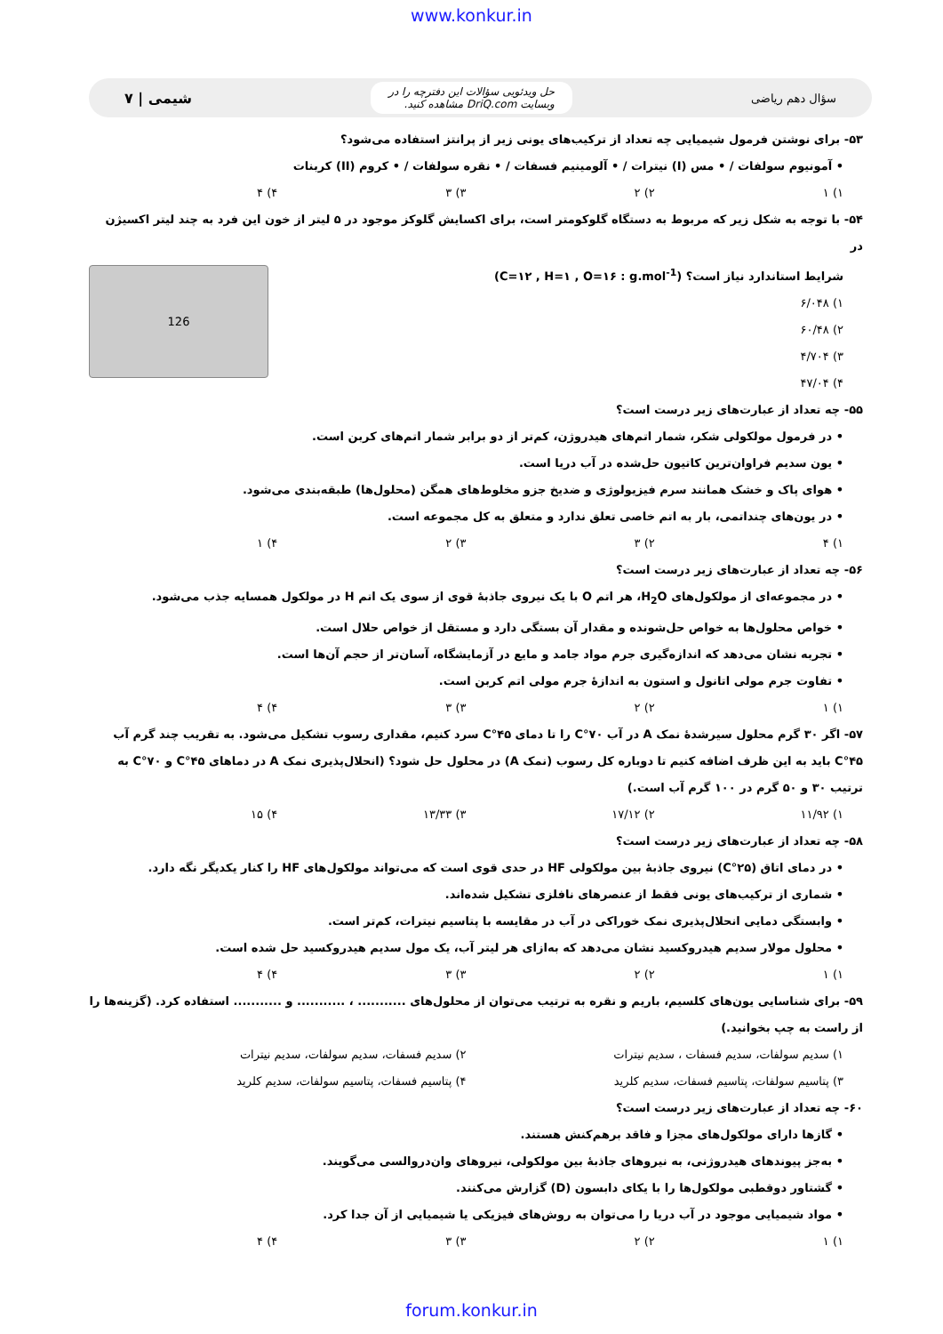www.konkur.in
سؤال دهم ریاضی حل ویدئویی سؤالات این دفترچه را در
وبسایت DriQ.com مشاهده کنید. شیمی | ۷
۵۳- برای نوشتن فرمول شیمیایی چه تعداد از ترکیب‌های یونی زیر از پرانتز استفاده می‌شود؟
• آمونیوم سولفات / • مس (I) نیترات / • آلومینیم فسفات / • نقره سولفات / • کروم (II) کربنات
۱) ۱ ۲) ۲ ۳) ۳ ۴) ۴
۵۴- با توجه به شکل زیر که مربوط به دستگاه گلوکومتر است، برای اکسایش گلوکز موجود در ۵ لیتر از خون این فرد به چند لیتر اکسیژن در
126
شرایط استاندارد نیاز است؟ (C=۱۲ , H=۱ , O=۱۶ : g.mol<sup>-1</sup>)
۱) ۶/۰۴۸
۲) ۶۰/۴۸
۳) ۴/۷۰۴
۴) ۴۷/۰۴
۵۵- چه تعداد از عبارت‌های زیر درست است؟
• در فرمول مولکولی شکر، شمار اتم‌های هیدروژن، کم‌تر از دو برابر شمار اتم‌های کربن است.
• یون سدیم فراوان‌ترین کاتیون حل‌شده در آب دریا است.
• هوای پاک و خشک همانند سرم فیزیولوژی و ضدیخ جزو مخلوط‌های همگن (محلول‌ها) طبقه‌بندی می‌شود.
• در یون‌های چنداتمی، بار به اتم خاصی تعلق ندارد و متعلق به کل مجموعه است.
۱) ۴ ۲) ۳ ۳) ۲ ۴) ۱
۵۶- چه تعداد از عبارت‌های زیر درست است؟
• در مجموعه‌ای از مولکول‌های H<sub>2</sub>O، هر اتم O با یک نیروی جاذبهٔ قوی از سوی یک اتم H در مولکول همسایه جذب می‌شود.
• خواص محلول‌ها به خواص حل‌شونده و مقدار آن بستگی دارد و مستقل از خواص حلال است.
• تجربه نشان می‌دهد که اندازه‌گیری جرم مواد جامد و مایع در آزمایشگاه، آسان‌تر از حجم آن‌ها است.
• تفاوت جرم مولی اتانول و استون به اندازهٔ جرم مولی اتم کربن است.
۱) ۱ ۲) ۲ ۳) ۳ ۴) ۴
۵۷- اگر ۳۰ گرم محلول سیرشدهٔ نمک A در آب ۷۰°C را تا دمای ۴۵°C سرد کنیم، مقداری رسوب تشکیل می‌شود. به تقریب چند گرم آب ۴۵°C باید به این ظرف اضافه کنیم تا دوباره کل رسوب (نمک A) در محلول حل شود؟ (انحلال‌پذیری نمک A در دماهای ۴۵°C و ۷۰°C به ترتیب ۳۰ و ۵۰ گرم در ۱۰۰ گرم آب است.)
۱) ۱۱/۹۲ ۲) ۱۷/۱۲ ۳) ۱۳/۳۳ ۴) ۱۵
۵۸- چه تعداد از عبارت‌های زیر درست است؟
• در دمای اتاق (۲۵°C) نیروی جاذبهٔ بین مولکولی HF در حدی قوی است که می‌تواند مولکول‌های HF را کنار یکدیگر نگه دارد.
• شماری از ترکیب‌های یونی فقط از عنصرهای نافلزی تشکیل شده‌اند.
• وابستگی دمایی انحلال‌پذیری نمک خوراکی در آب در مقایسه با پتاسیم نیترات، کم‌تر است.
• محلول مولار سدیم هیدروکسید نشان می‌دهد که به‌ازای هر لیتر آب، یک مول سدیم هیدروکسید حل شده است.
۱) ۱ ۲) ۲ ۳) ۳ ۴) ۴
۵۹- برای شناسایی یون‌های کلسیم، باریم و نقره به ترتیب می‌توان از محلول‌های ........... ، ........... و ........... استفاده کرد. (گزینه‌ها را از راست به چپ بخوانید.)
۱) سدیم سولفات، سدیم فسفات ، سدیم نیترات ۲) سدیم فسفات، سدیم سولفات، سدیم نیترات
۳) پتاسیم سولفات، پتاسیم فسفات، سدیم کلرید ۴) پتاسیم فسفات، پتاسیم سولفات، سدیم کلرید
۶۰- چه تعداد از عبارت‌های زیر درست است؟
• گازها دارای مولکول‌های مجزا و فاقد برهم‌کنش هستند.
• به‌جز پیوندهای هیدروژنی، به نیروهای جاذبهٔ بین مولکولی، نیروهای وان‌دروالسی می‌گویند.
• گشتاور دوقطبی مولکول‌ها را با یکای دابسون (D) گزارش می‌کنند.
• مواد شیمیایی موجود در آب دریا را می‌توان به روش‌های فیزیکی یا شیمیایی از آن جدا کرد.
۱) ۱ ۲) ۲ ۳) ۳ ۴) ۴
forum.konkur.in